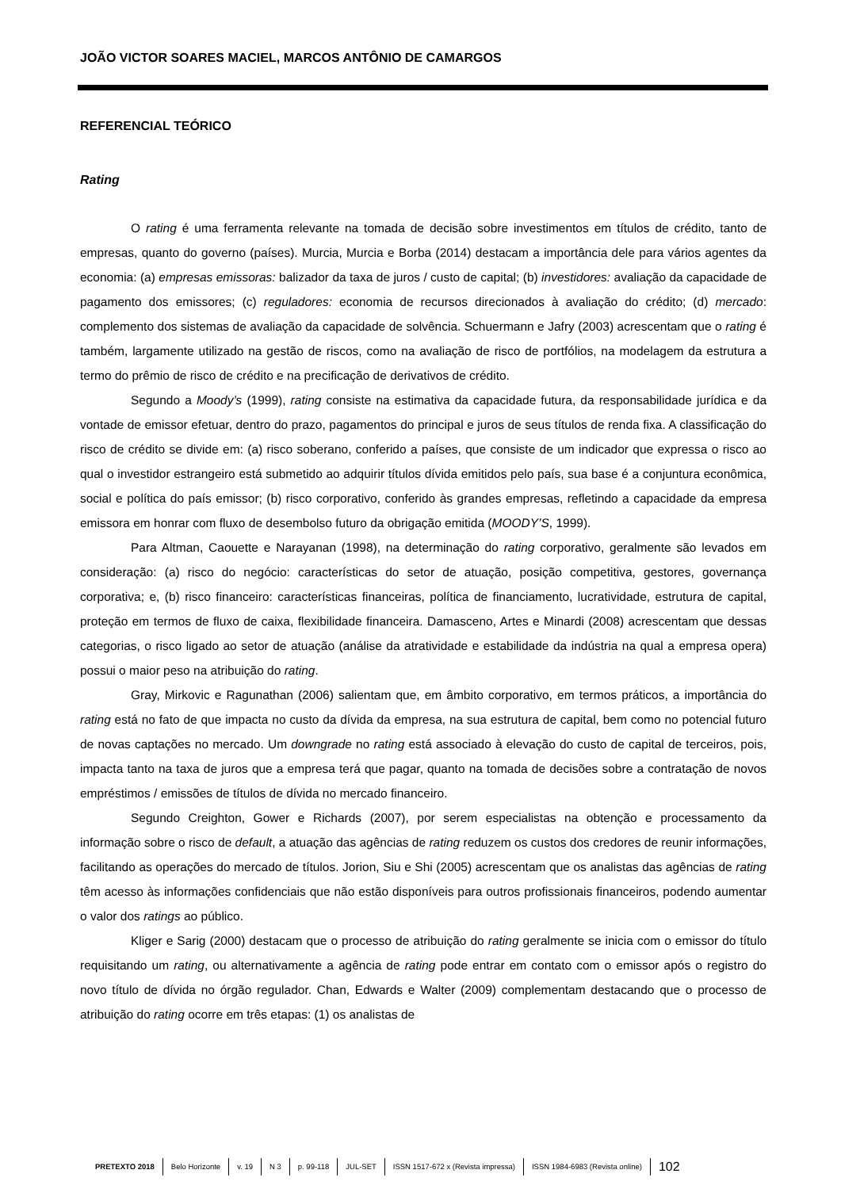JOÃO VICTOR SOARES MACIEL, MARCOS ANTÔNIO DE CAMARGOS
REFERENCIAL TEÓRICO
Rating
O rating é uma ferramenta relevante na tomada de decisão sobre investimentos em títulos de crédito, tanto de empresas, quanto do governo (países). Murcia, Murcia e Borba (2014) destacam a importância dele para vários agentes da economia: (a) empresas emissoras: balizador da taxa de juros / custo de capital; (b) investidores: avaliação da capacidade de pagamento dos emissores; (c) reguladores: economia de recursos direcionados à avaliação do crédito; (d) mercado: complemento dos sistemas de avaliação da capacidade de solvência. Schuermann e Jafry (2003) acrescentam que o rating é também, largamente utilizado na gestão de riscos, como na avaliação de risco de portfólios, na modelagem da estrutura a termo do prêmio de risco de crédito e na precificação de derivativos de crédito.
Segundo a Moody’s (1999), rating consiste na estimativa da capacidade futura, da responsabilidade jurídica e da vontade de emissor efetuar, dentro do prazo, pagamentos do principal e juros de seus títulos de renda fixa. A classificação do risco de crédito se divide em: (a) risco soberano, conferido a países, que consiste de um indicador que expressa o risco ao qual o investidor estrangeiro está submetido ao adquirir títulos dívida emitidos pelo país, sua base é a conjuntura econômica, social e política do país emissor; (b) risco corporativo, conferido às grandes empresas, refletindo a capacidade da empresa emissora em honrar com fluxo de desembolso futuro da obrigação emitida (MOODY’S, 1999).
Para Altman, Caouette e Narayanan (1998), na determinação do rating corporativo, geralmente são levados em consideração: (a) risco do negócio: características do setor de atuação, posição competitiva, gestores, governança corporativa; e, (b) risco financeiro: características financeiras, política de financiamento, lucratividade, estrutura de capital, proteção em termos de fluxo de caixa, flexibilidade financeira. Damasceno, Artes e Minardi (2008) acrescentam que dessas categorias, o risco ligado ao setor de atuação (análise da atratividade e estabilidade da indústria na qual a empresa opera) possui o maior peso na atribuição do rating.
Gray, Mirkovic e Ragunathan (2006) salientam que, em âmbito corporativo, em termos práticos, a importância do rating está no fato de que impacta no custo da dívida da empresa, na sua estrutura de capital, bem como no potencial futuro de novas captações no mercado. Um downgrade no rating está associado à elevação do custo de capital de terceiros, pois, impacta tanto na taxa de juros que a empresa terá que pagar, quanto na tomada de decisões sobre a contratação de novos empréstimos / emissões de títulos de dívida no mercado financeiro.
Segundo Creighton, Gower e Richards (2007), por serem especialistas na obtenção e processamento da informação sobre o risco de default, a atuação das agências de rating reduzem os custos dos credores de reunir informações, facilitando as operações do mercado de títulos. Jorion, Siu e Shi (2005) acrescentam que os analistas das agências de rating têm acesso às informações confidenciais que não estão disponíveis para outros profissionais financeiros, podendo aumentar o valor dos ratings ao público.
Kliger e Sarig (2000) destacam que o processo de atribuição do rating geralmente se inicia com o emissor do título requisitando um rating, ou alternativamente a agência de rating pode entrar em contato com o emissor após o registro do novo título de dívida no órgão regulador. Chan, Edwards e Walter (2009) complementam destacando que o processo de atribuição do rating ocorre em três etapas: (1) os analistas de
PRETEXTO 2018 Belo Horizonte v. 19 N 3 p. 99-118 JUL-SET ISSN 1517-672 x (Revista impressa) ISSN 1984-6983 (Revista online) 102